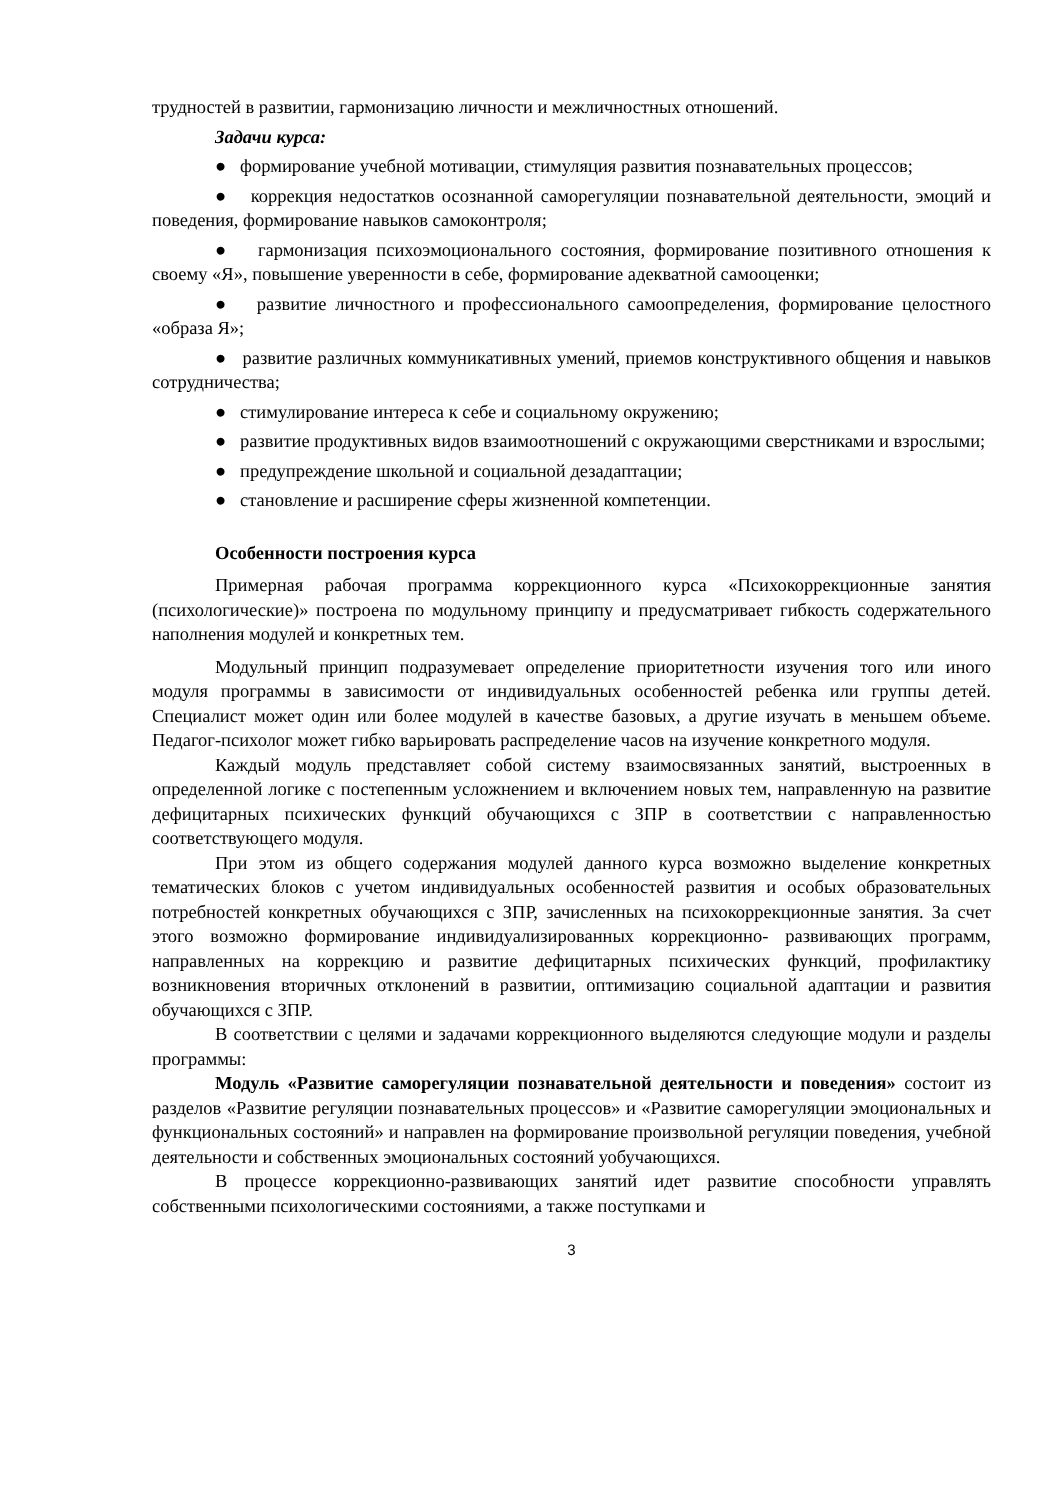трудностей в развитии, гармонизацию личности и межличностных отношений.
Задачи курса:
● формирование учебной мотивации, стимуляция развития познавательных процессов;
● коррекция недостатков осознанной саморегуляции познавательной деятельности, эмоций и поведения, формирование навыков самоконтроля;
● гармонизация психоэмоционального состояния, формирование позитивного отношения к своему «Я», повышение уверенности в себе, формирование адекватной самооценки;
● развитие личностного и профессионального самоопределения, формирование целостного «образа Я»;
● развитие различных коммуникативных умений, приемов конструктивного общения и навыков сотрудничества;
● стимулирование интереса к себе и социальному окружению;
● развитие продуктивных видов взаимоотношений с окружающими сверстниками и взрослыми;
● предупреждение школьной и социальной дезадаптации;
● становление и расширение сферы жизненной компетенции.
Особенности построения курса
Примерная рабочая программа коррекционного курса «Психокоррекционные занятия (психологические)» построена по модульному принципу и предусматривает гибкость содержательного наполнения модулей и конкретных тем.
Модульный принцип подразумевает определение приоритетности изучения того или иного модуля программы в зависимости от индивидуальных особенностей ребенка или группы детей. Специалист может один или более модулей в качестве базовых, а другие изучать в меньшем объеме. Педагог-психолог может гибко варьировать распределение часов на изучение конкретного модуля.
Каждый модуль представляет собой систему взаимосвязанных занятий, выстроенных в определенной логике с постепенным усложнением и включением новых тем, направленную на развитие дефицитарных психических функций обучающихся с ЗПР в соответствии с направленностью соответствующего модуля.
При этом из общего содержания модулей данного курса возможно выделение конкретных тематических блоков с учетом индивидуальных особенностей развития и особых образовательных потребностей конкретных обучающихся с ЗПР, зачисленных на психокоррекционные занятия. За счет этого возможно формирование индивидуализированных коррекционно- развивающих программ, направленных на коррекцию и развитие дефицитарных психических функций, профилактику возникновения вторичных отклонений в развитии, оптимизацию социальной адаптации и развития обучающихся с ЗПР.
В соответствии с целями и задачами коррекционного выделяются следующие модули и разделы программы:
Модуль «Развитие саморегуляции познавательной деятельности и поведения» состоит из разделов «Развитие регуляции познавательных процессов» и «Развитие саморегуляции эмоциональных и функциональных состояний» и направлен на формирование произвольной регуляции поведения, учебной деятельности и собственных эмоциональных состояний уобучающихся.
В процессе коррекционно-развивающих занятий идет развитие способности управлять собственными психологическими состояниями, а также поступками и
3